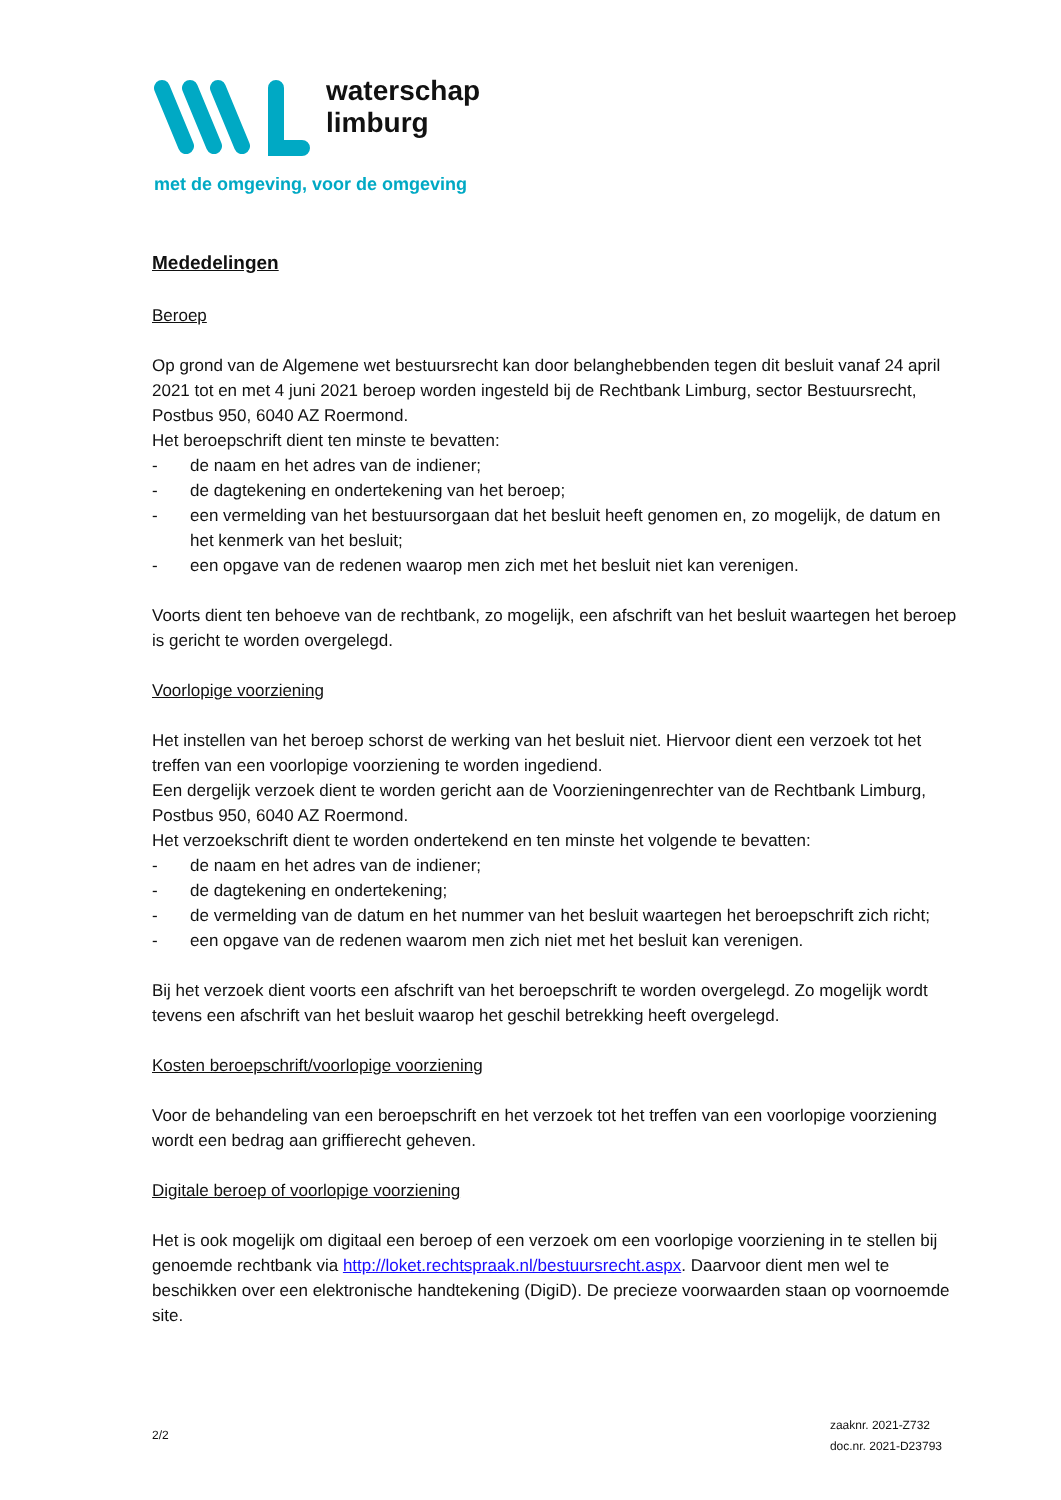waterschap
limburg
met de omgeving, voor de omgeving
Mededelingen
Beroep
Op grond van de Algemene wet bestuursrecht kan door belanghebbenden tegen dit besluit vanaf 24 april 2021 tot en met 4 juni 2021 beroep worden ingesteld bij de Rechtbank Limburg, sector Bestuursrecht, Postbus 950, 6040 AZ Roermond.
Het beroepschrift dient ten minste te bevatten:
- de naam en het adres van de indiener;
- de dagtekening en ondertekening van het beroep;
- een vermelding van het bestuursorgaan dat het besluit heeft genomen en, zo mogelijk, de datum en het kenmerk van het besluit;
- een opgave van de redenen waarop men zich met het besluit niet kan verenigen.
Voorts dient ten behoeve van de rechtbank, zo mogelijk, een afschrift van het besluit waartegen het beroep is gericht te worden overgelegd.
Voorlopige voorziening
Het instellen van het beroep schorst de werking van het besluit niet. Hiervoor dient een verzoek tot het treffen van een voorlopige voorziening te worden ingediend.
Een dergelijk verzoek dient te worden gericht aan de Voorzieningenrechter van de Rechtbank Limburg, Postbus 950, 6040 AZ Roermond.
Het verzoekschrift dient te worden ondertekend en ten minste het volgende te bevatten:
- de naam en het adres van de indiener;
- de dagtekening en ondertekening;
- de vermelding van de datum en het nummer van het besluit waartegen het beroepschrift zich richt;
- een opgave van de redenen waarom men zich niet met het besluit kan verenigen.
Bij het verzoek dient voorts een afschrift van het beroepschrift te worden overgelegd. Zo mogelijk wordt tevens een afschrift van het besluit waarop het geschil betrekking heeft overgelegd.
Kosten beroepschrift/voorlopige voorziening
Voor de behandeling van een beroepschrift en het verzoek tot het treffen van een voorlopige voorziening wordt een bedrag aan griffierecht geheven.
Digitale beroep of voorlopige voorziening
Het is ook mogelijk om digitaal een beroep of een verzoek om een voorlopige voorziening in te stellen bij genoemde rechtbank via http://loket.rechtspraak.nl/bestuursrecht.aspx. Daarvoor dient men wel te beschikken over een elektronische handtekening (DigiD). De precieze voorwaarden staan op voornoemde site.
2/2
zaaknr. 2021-Z732
doc.nr. 2021-D23793